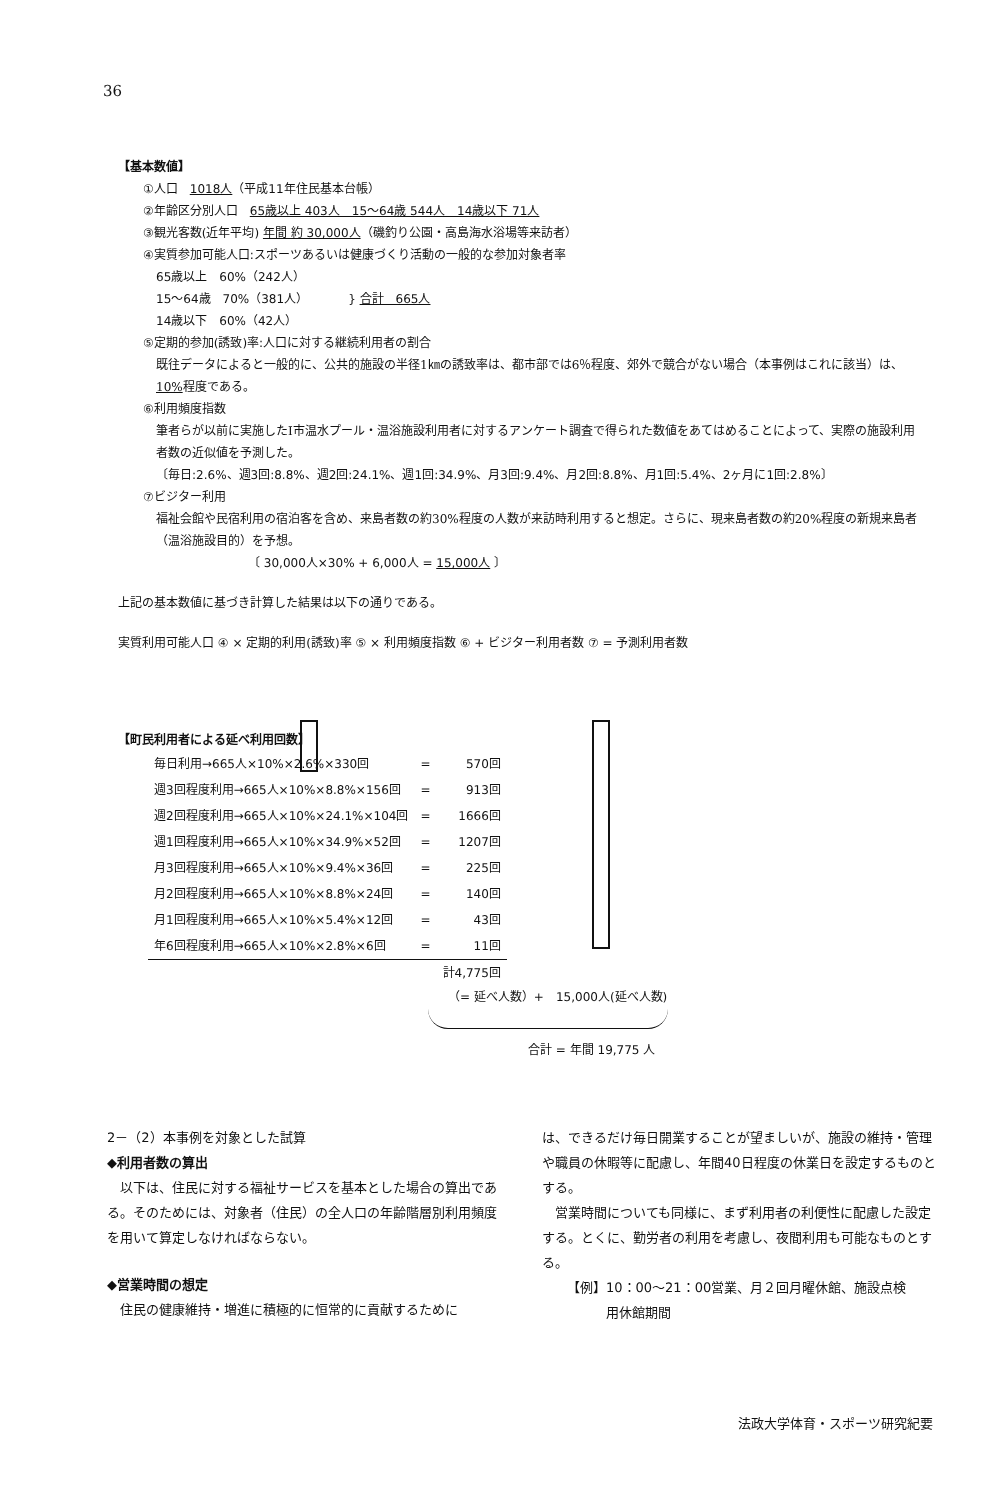36
【基本数値】
①人口　1018人（平成11年住民基本台帳）
②年齢区分別人口　65歳以上 403人　15～64歳 544人　14歳以下 71人
③観光客数(近年平均) 年間 約 30,000人（磯釣り公園・高島海水浴場等来訪者）
④実質参加可能人口:スポーツあるいは健康づくり活動の一般的な参加対象者率
65歳以上　60%（242人）
15～64歳　70%（381人）
14歳以下　60%（42人）
} 合計　665人
⑤定期的参加(誘致)率:人口に対する継続利用者の割合
既往データによると一般的に、公共的施設の半径1㎞の誘致率は、都市部では6％程度、郊外で競合がない場合（本事例はこれに該当）は、10% 程度である。
⑥利用頻度指数
筆者らが以前に実施したI市温水プール・温浴施設利用者に対するアンケート調査で得られた数値をあてはめることによって、実際の施設利用者数の近似値を予測した。
〔毎日:2.6%、週3回:8.8%、週2回:24.1%、週1回:34.9%、月3回:9.4%、月2回:8.8%、月1回:5.4%、2ヶ月に1回:2.8%〕
⑦ビジター利用
福祉会館や民宿利用の宿泊客を含め、来島者数の約30%程度の人数が来訪時利用すると想定。さらに、現来島者数の約20%程度の新規来島者（温浴施設目的）を予想。
〔 30,000人×30% + 6,000人 = 15,000人 〕
上記の基本数値に基づき計算した結果は以下の通りである。
実質利用可能人口 ④ × 定期的利用(誘致)率 ⑤ × 利用頻度指数 ⑥ + ビジター利用者数 ⑦ = 予測利用者数
【町民利用者による延べ利用回数】
| 毎日利用→665人×10%×2.6%×330回 | = | 570回 |
| 週3回程度利用→665人×10%×8.8%×156回 | = | 913回 |
| 週2回程度利用→665人×10%×24.1%×104回 | = | 1666回 |
| 週1回程度利用→665人×10%×34.9%×52回 | = | 1207回 |
| 月3回程度利用→665人×10%×9.4%×36回 | = | 225回 |
| 月2回程度利用→665人×10%×8.8%×24回 | = | 140回 |
| 月1回程度利用→665人×10%×5.4%×12回 | = | 43回 |
| 年6回程度利用→665人×10%×2.8%×6回 | = | 11回 |
| | | 計4,775回 |
（= 延べ人数）+　15,000人(延べ人数)
合計 = 年間 19,775 人
2－（2）本事例を対象とした試算
◆利用者数の算出
　以下は、住民に対する福祉サービスを基本とした場合の算出である。そのためには、対象者（住民）の全人口の年齢階層別利用頻度を用いて算定しなければならない。
◆営業時間の想定
　住民の健康維持・増進に積極的に恒常的に貢献するために
は、できるだけ毎日開業することが望ましいが、施設の維持・管理や職員の休暇等に配慮し、年間40日程度の休業日を設定するものとする。
　営業時間についても同様に、まず利用者の利便性に配慮した設定する。とくに、勤労者の利用を考慮し、夜間利用も可能なものとする。
【例】10：00～21：00営業、月２回月曜休館、施設点検
　　　用休館期間
法政大学体育・スポーツ研究紀要